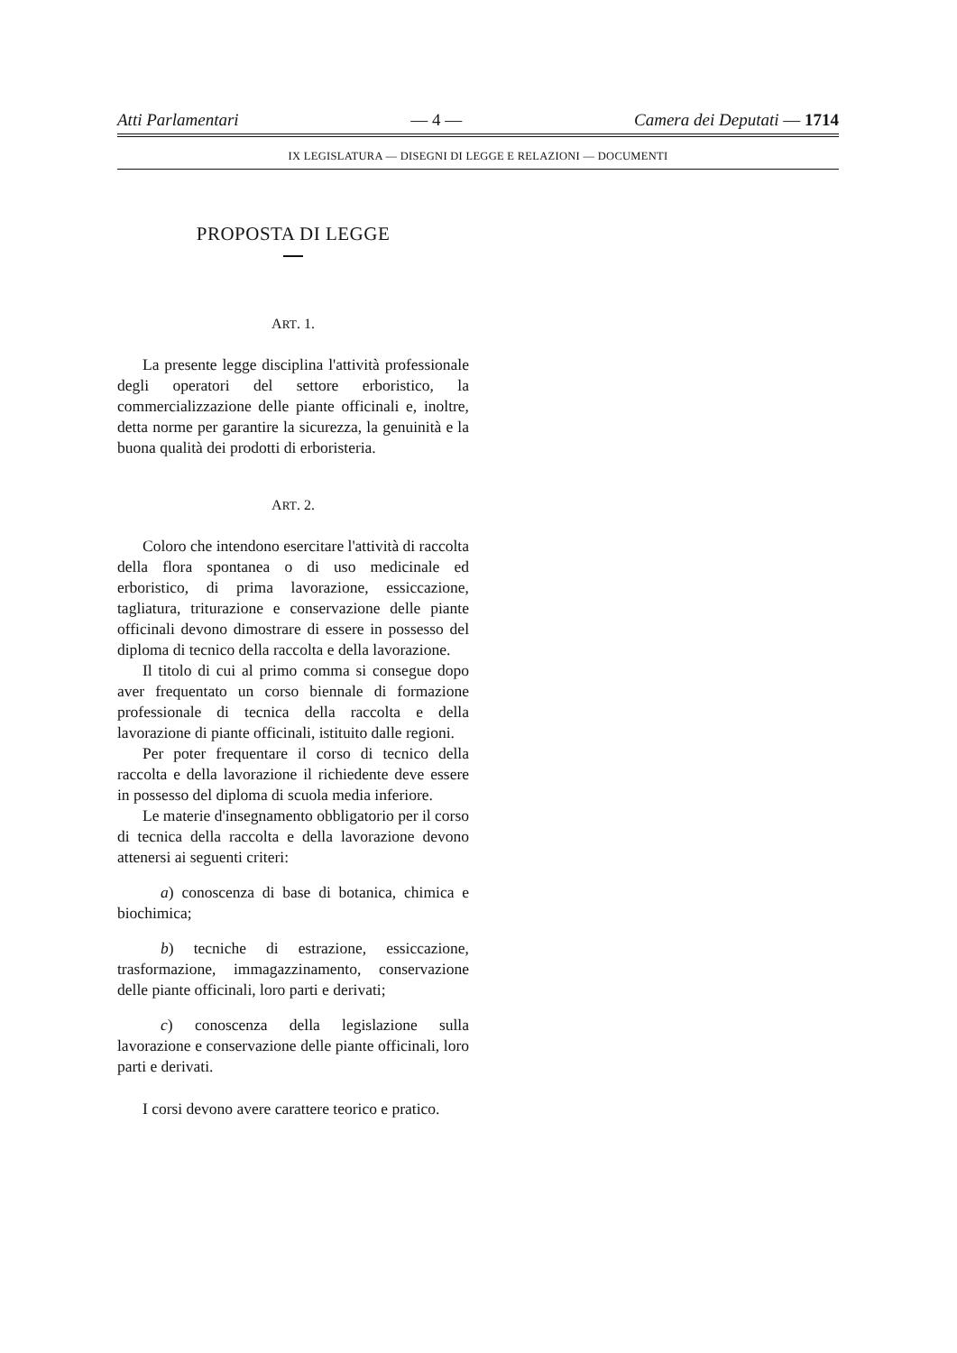Atti Parlamentari — 4 — Camera dei Deputati — 1714
IX LEGISLATURA — DISEGNI DI LEGGE E RELAZIONI — DOCUMENTI
PROPOSTA DI LEGGE
ART. 1.
La presente legge disciplina l'attività professionale degli operatori del settore erboristico, la commercializzazione delle piante officinali e, inoltre, detta norme per garantire la sicurezza, la genuinità e la buona qualità dei prodotti di erboristeria.
ART. 2.
Coloro che intendono esercitare l'attività di raccolta della flora spontanea o di uso medicinale ed erboristico, di prima lavorazione, essiccazione, tagliatura, triturazione e conservazione delle piante officinali devono dimostrare di essere in possesso del diploma di tecnico della raccolta e della lavorazione.
Il titolo di cui al primo comma si consegue dopo aver frequentato un corso biennale di formazione professionale di tecnica della raccolta e della lavorazione di piante officinali, istituito dalle regioni.
Per poter frequentare il corso di tecnico della raccolta e della lavorazione il richiedente deve essere in possesso del diploma di scuola media inferiore.
Le materie d'insegnamento obbligatorio per il corso di tecnica della raccolta e della lavorazione devono attenersi ai seguenti criteri:
a) conoscenza di base di botanica, chimica e biochimica;
b) tecniche di estrazione, essiccazione, trasformazione, immagazzinamento, conservazione delle piante officinali, loro parti e derivati;
c) conoscenza della legislazione sulla lavorazione e conservazione delle piante officinali, loro parti e derivati.
I corsi devono avere carattere teorico e pratico.